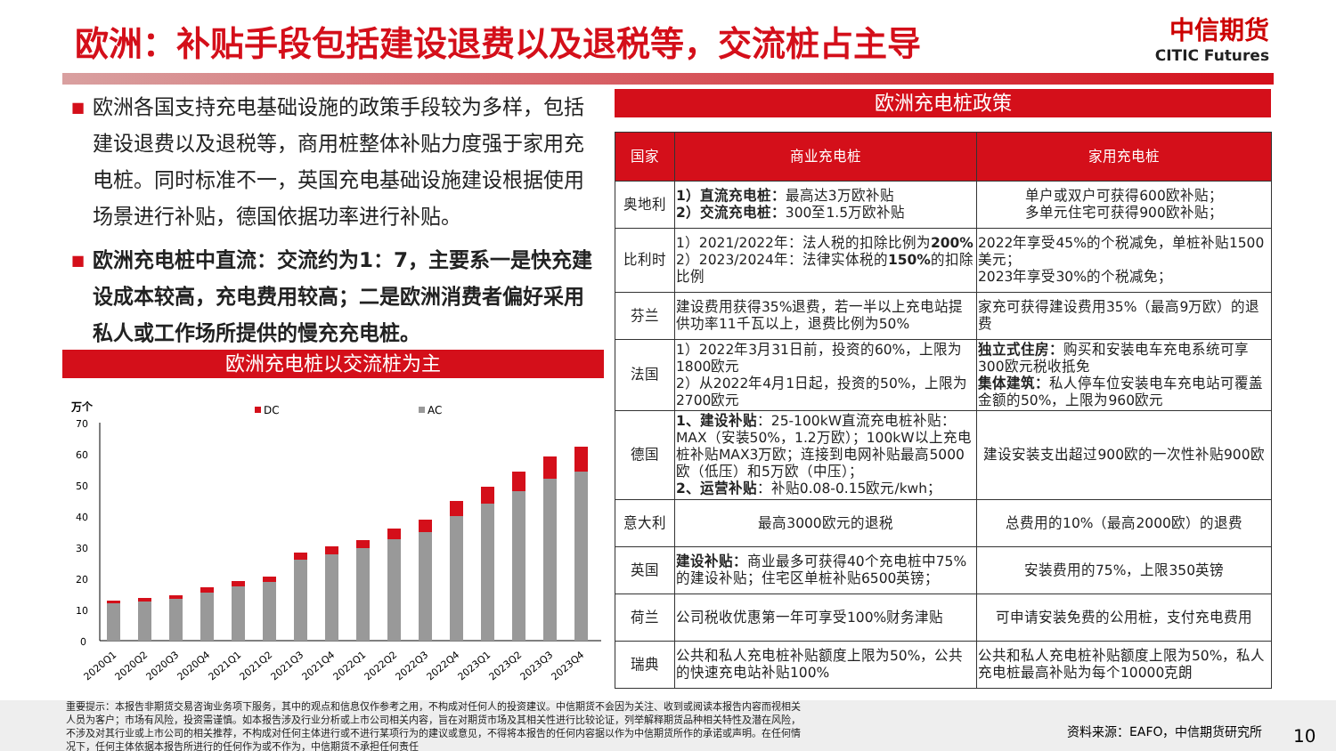欧洲：补贴手段包括建设退费以及退税等，交流桩占主导
中信期货
CITIC Futures
■ 欧洲各国支持充电基础设施的政策手段较为多样，包括建设退费以及退税等，商用桩整体补贴力度强于家用充电桩。同时标准不一，英国充电基础设施建设根据使用场景进行补贴，德国依据功率进行补贴。
■ 欧洲充电桩中直流：交流约为1：7，主要系一是快充建设成本较高，充电费用较高；二是欧洲消费者偏好采用私人或工作场所提供的慢充充电桩。
欧洲充电桩以交流桩为主
万个
DC
AC
70
60
50
40
30
20
10
0
2020Q1
2020Q2
2020Q3
2020Q4
2021Q1
2021Q2
2021Q3
2021Q4
2022Q1
2022Q2
2022Q3
2022Q4
2023Q1
2023Q2
2023Q3
2023Q4
欧洲充电桩政策
| 国家 | 商业充电桩 | 家用充电桩 |
| --- | --- | --- |
| 奥地利 | 1）直流充电桩： 最高达3万欧补贴 2）交流充电桩： 300至1.5万欧补贴 | 单户或双户可获得600欧补贴； 多单元住宅可获得900欧补贴； |
| 比利时 | 1）2021/2022年：法人税的扣除比例为 200% 2）2023/2024年：法律实体税的 150% 的扣除比例 | 2022年享受45%的个税减免，单桩补贴1500美元； 2023年享受30%的个税减免； |
| 芬兰 | 建设费用获得35%退费，若一半以上充电站提供功率11千瓦以上，退费比例为50% | 家充可获得建设费用35%（最高9万欧）的退费 |
| 法国 | 1）2022年3月31日前，投资的60%，上限为1800欧元 2）从2022年4月1日起，投资的50%，上限为2700欧元 | 独立式住房： 购买和安装电车充电系统可享300欧元税收抵免 集体建筑： 私人停车位安装电车充电站可覆盖金额的50%，上限为960欧元 |
| 德国 | 1、建设补贴 ：25-100kW直流充电桩补贴：MAX（安装50%，1.2万欧）；100kW以上充电桩补贴MAX3万欧；连接到电网补贴最高5000欧（低压）和5万欧（中压）； 2、运营补贴 ：补贴0.08-0.15欧元/kwh； | 建设安装支出超过900欧的一次性补贴900欧 |
| 意大利 | 最高3000欧元的退税 | 总费用的10%（最高2000欧）的退费 |
| 英国 | 建设补贴： 商业最多可获得40个充电桩中75%的建设补贴；住宅区单桩补贴6500英镑； | 安装费用的75%，上限350英镑 |
| 荷兰 | 公司税收优惠第一年可享受100%财务津贴 | 可申请安装免费的公用桩，支付充电费用 |
| 瑞典 | 公共和私人充电桩补贴额度上限为50%，公共的快速充电站补贴100% | 公共和私人充电桩补贴额度上限为50%，私人充电桩最高补贴为每个10000克朗 |
重要提示：本报告非期货交易咨询业务项下服务，其中的观点和信息仅作参考之用，不构成对任何人的投资建议。中信期货不会因为关注、收到或阅读本报告内容而视相关人员为客户；市场有风险，投资需谨慎。如本报告涉及行业分析或上市公司相关内容，旨在对期货市场及其相关性进行比较论证，列举解释期货品种相关特性及潜在风险，不涉及对其行业或上市公司的相关推荐，不构成对任何主体进行或不进行某项行为的建议或意见，不得将本报告的任何内容据以作为中信期货所作的承诺或声明。在任何情况下，任何主体依据本报告所进行的任何作为或不作为，中信期货不承担任何责任
资料来源：EAFO，中信期货研究所 10